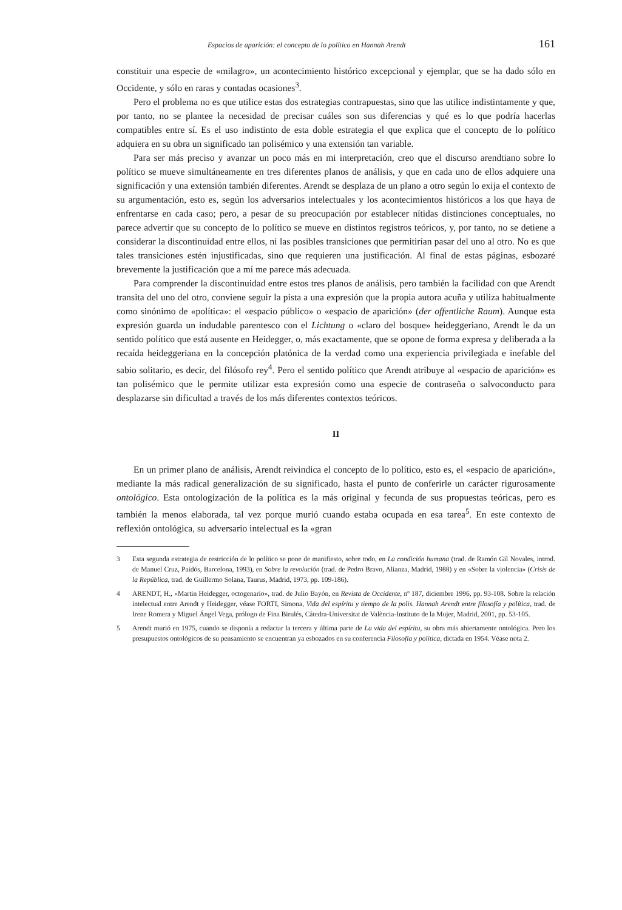Espacios de aparición: el concepto de lo político en Hannah Arendt 161
constituir una especie de «milagro», un acontecimiento histórico excepcional y ejemplar, que se ha dado sólo en Occidente, y sólo en raras y contadas ocasiones<sup>3</sup>.
Pero el problema no es que utilice estas dos estrategias contrapuestas, sino que las utilice indistintamente y que, por tanto, no se plantee la necesidad de precisar cuáles son sus diferencias y qué es lo que podría hacerlas compatibles entre sí. Es el uso indistinto de esta doble estrategia el que explica que el concepto de lo político adquiera en su obra un significado tan polisémico y una extensión tan variable.
Para ser más preciso y avanzar un poco más en mi interpretación, creo que el discurso arendtiano sobre lo político se mueve simultáneamente en tres diferentes planos de análisis, y que en cada uno de ellos adquiere una significación y una extensión también diferentes. Arendt se desplaza de un plano a otro según lo exija el contexto de su argumentación, esto es, según los adversarios intelectuales y los acontecimientos históricos a los que haya de enfrentarse en cada caso; pero, a pesar de su preocupación por establecer nítidas distinciones conceptuales, no parece advertir que su concepto de lo político se mueve en distintos registros teóricos, y, por tanto, no se detiene a considerar la discontinuidad entre ellos, ni las posibles transiciones que permitirían pasar del uno al otro. No es que tales transiciones estén injustificadas, sino que requieren una justificación. Al final de estas páginas, esbozaré brevemente la justificación que a mí me parece más adecuada.
Para comprender la discontinuidad entre estos tres planos de análisis, pero también la facilidad con que Arendt transita del uno del otro, conviene seguir la pista a una expresión que la propia autora acuña y utiliza habitualmente como sinónimo de «política»: el «espacio público» o «espacio de aparición» (der offentliche Raum). Aunque esta expresión guarda un indudable parentesco con el Lichtung o «claro del bosque» heideggeriano, Arendt le da un sentido político que está ausente en Heidegger, o, más exactamente, que se opone de forma expresa y deliberada a la recaída heideggeriana en la concepción platónica de la verdad como una experiencia privilegiada e inefable del sabio solitario, es decir, del filósofo rey<sup>4</sup>. Pero el sentido político que Arendt atribuye al «espacio de aparición» es tan polisémico que le permite utilizar esta expresión como una especie de contraseña o salvoconducto para desplazarse sin dificultad a través de los más diferentes contextos teóricos.
II
En un primer plano de análisis, Arendt reivindica el concepto de lo político, esto es, el «espacio de aparición», mediante la más radical generalización de su significado, hasta el punto de conferirle un carácter rigurosamente ontológico. Esta ontologización de la política es la más original y fecunda de sus propuestas teóricas, pero es también la menos elaborada, tal vez porque murió cuando estaba ocupada en esa tarea<sup>5</sup>. En este contexto de reflexión ontológica, su adversario intelectual es la «gran
3 Esta segunda estrategia de restricción de lo político se pone de manifiesto, sobre todo, en La condición humana (trad. de Ramón Gil Novales, introd. de Manuel Cruz, Paidós, Barcelona, 1993), en Sobre la revolución (trad. de Pedro Bravo, Alianza, Madrid, 1988) y en «Sobre la violencia» (Crisis de la República, trad. de Guillermo Solana, Taurus, Madrid, 1973, pp. 109-186).
4 ARENDT, H., «Martin Heidegger, octogenario», trad. de Julio Bayón, en Revista de Occidente, nº 187, diciembre 1996, pp. 93-108. Sobre la relación intelectual entre Arendt y Heidegger, véase FORTI, Simona, Vida del espíritu y tiempo de la polis. Hannah Arendt entre filosofía y política, trad. de Irene Romera y Miguel Ángel Vega, prólogo de Fina Birulés, Cátedra-Universitat de València-Instituto de la Mujer, Madrid, 2001, pp. 53-105.
5 Arendt murió en 1975, cuando se disponía a redactar la tercera y última parte de La vida del espíritu, su obra más abiertamente ontológica. Pero los presupuestos ontológicos de su pensamiento se encuentran ya esbozados en su conferencia Filosofía y política, dictada en 1954. Véase nota 2.